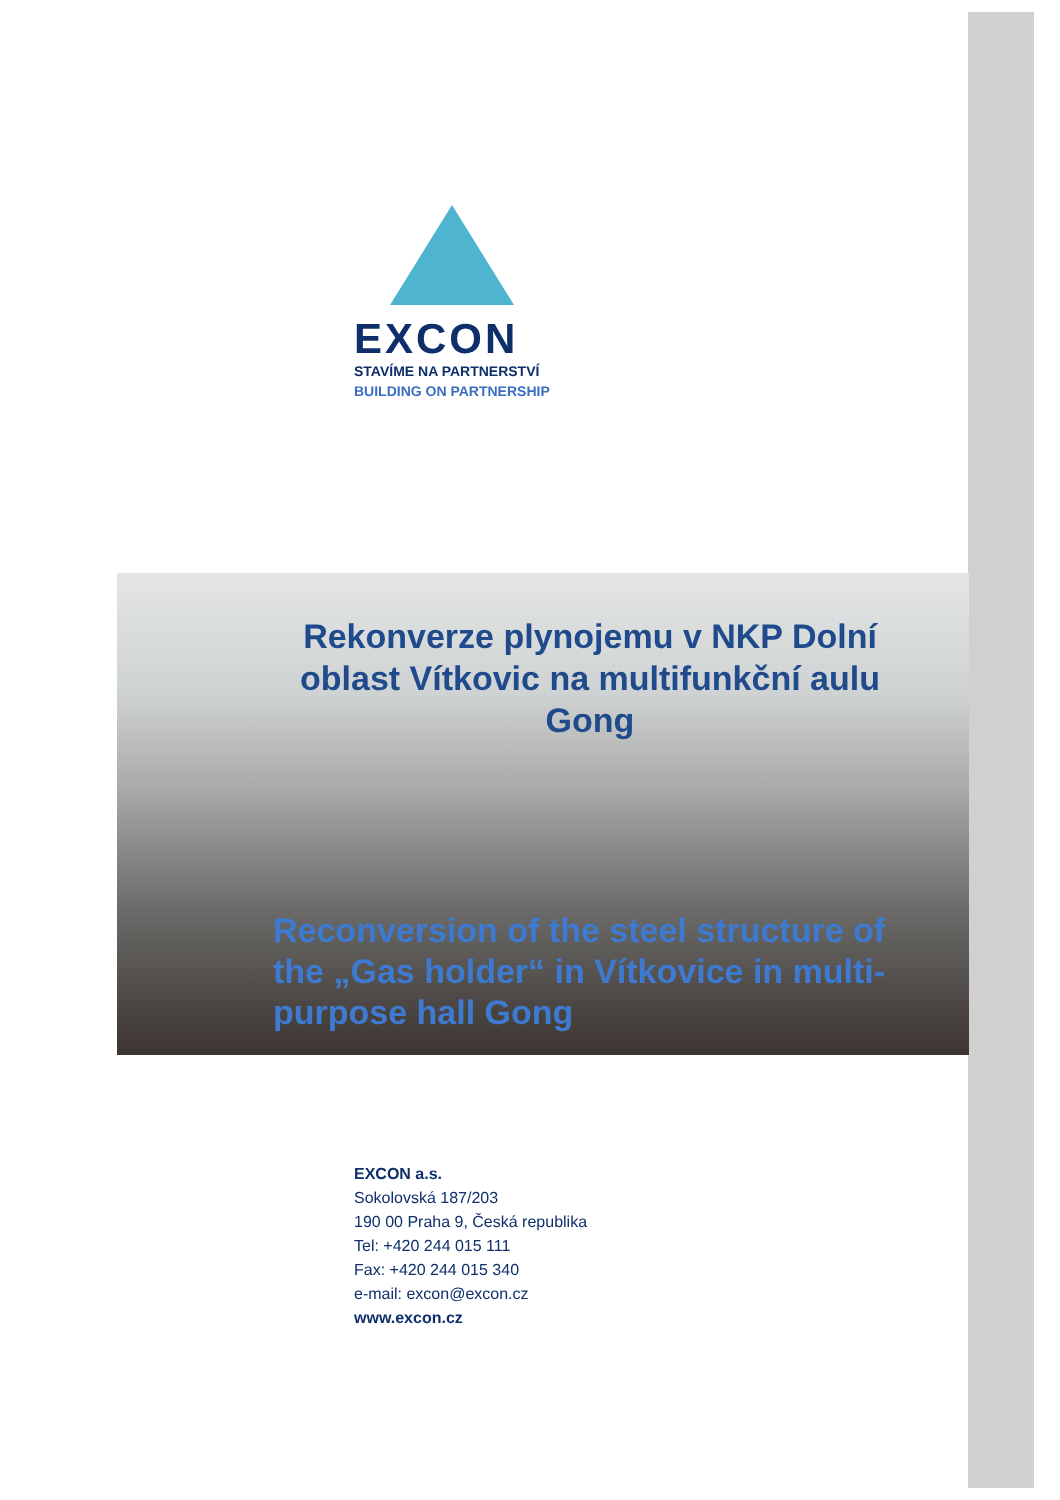EXCON
STAVÍME NA PARTNERSTVÍ
BUILDING ON PARTNERSHIP
Rekonverze plynojemu v NKP Dolní oblast Vítkovic na multifunkční aulu Gong
Reconversion of the steel structure of the „Gas holder“ in Vítkovice in multi-purpose hall Gong
EXCON a.s.
Sokolovská 187/203
190 00 Praha 9, Česká republika
Tel: +420 244 015 111
Fax: +420 244 015 340
e-mail: excon@excon.cz
www.excon.cz